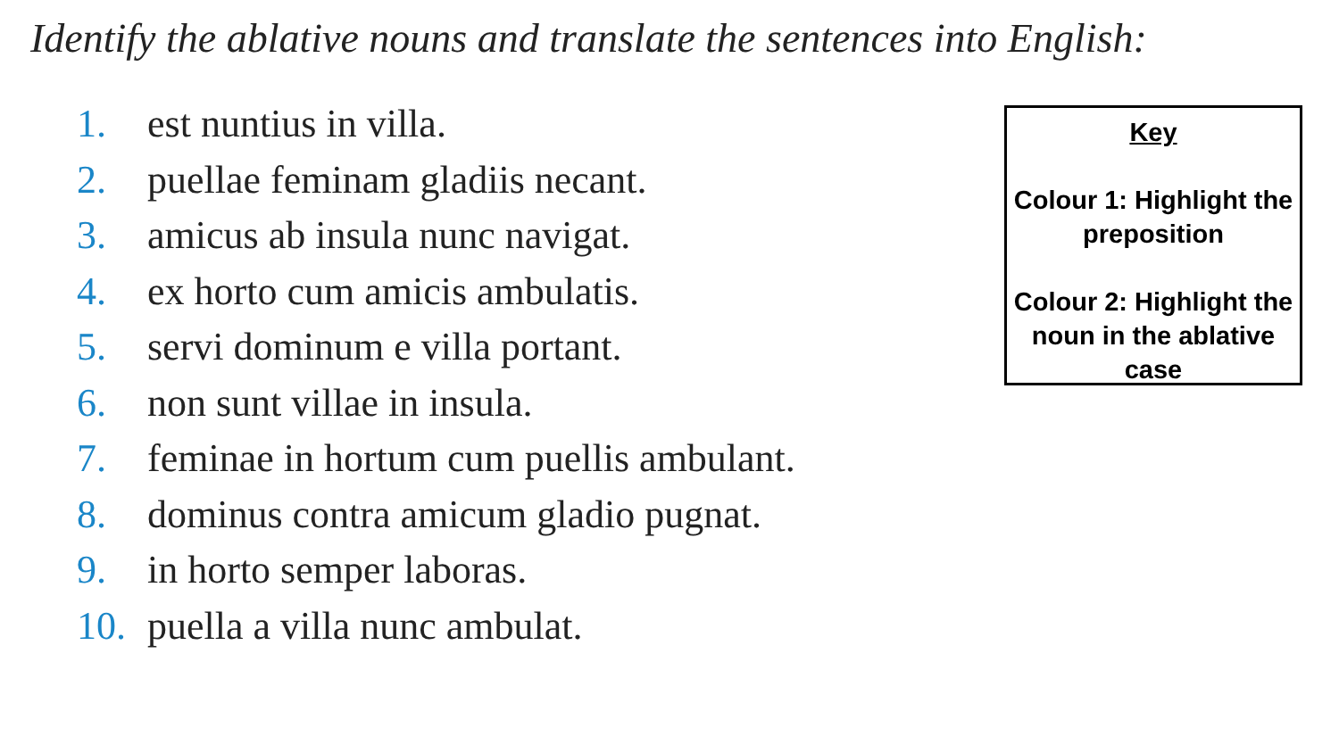Identify the ablative nouns and translate the sentences into English:
1. est nuntius in villa.
2. puellae feminam gladiis necant.
3. amicus ab insula nunc navigat.
4. ex horto cum amicis ambulatis.
5. servi dominum e villa portant.
6. non sunt villae in insula.
7. feminae in hortum cum puellis ambulant.
8. dominus contra amicum gladio pugnat.
9. in horto semper laboras.
10. puella a villa nunc ambulat.
Key
Colour 1: Highlight the preposition
Colour 2: Highlight the noun in the ablative case